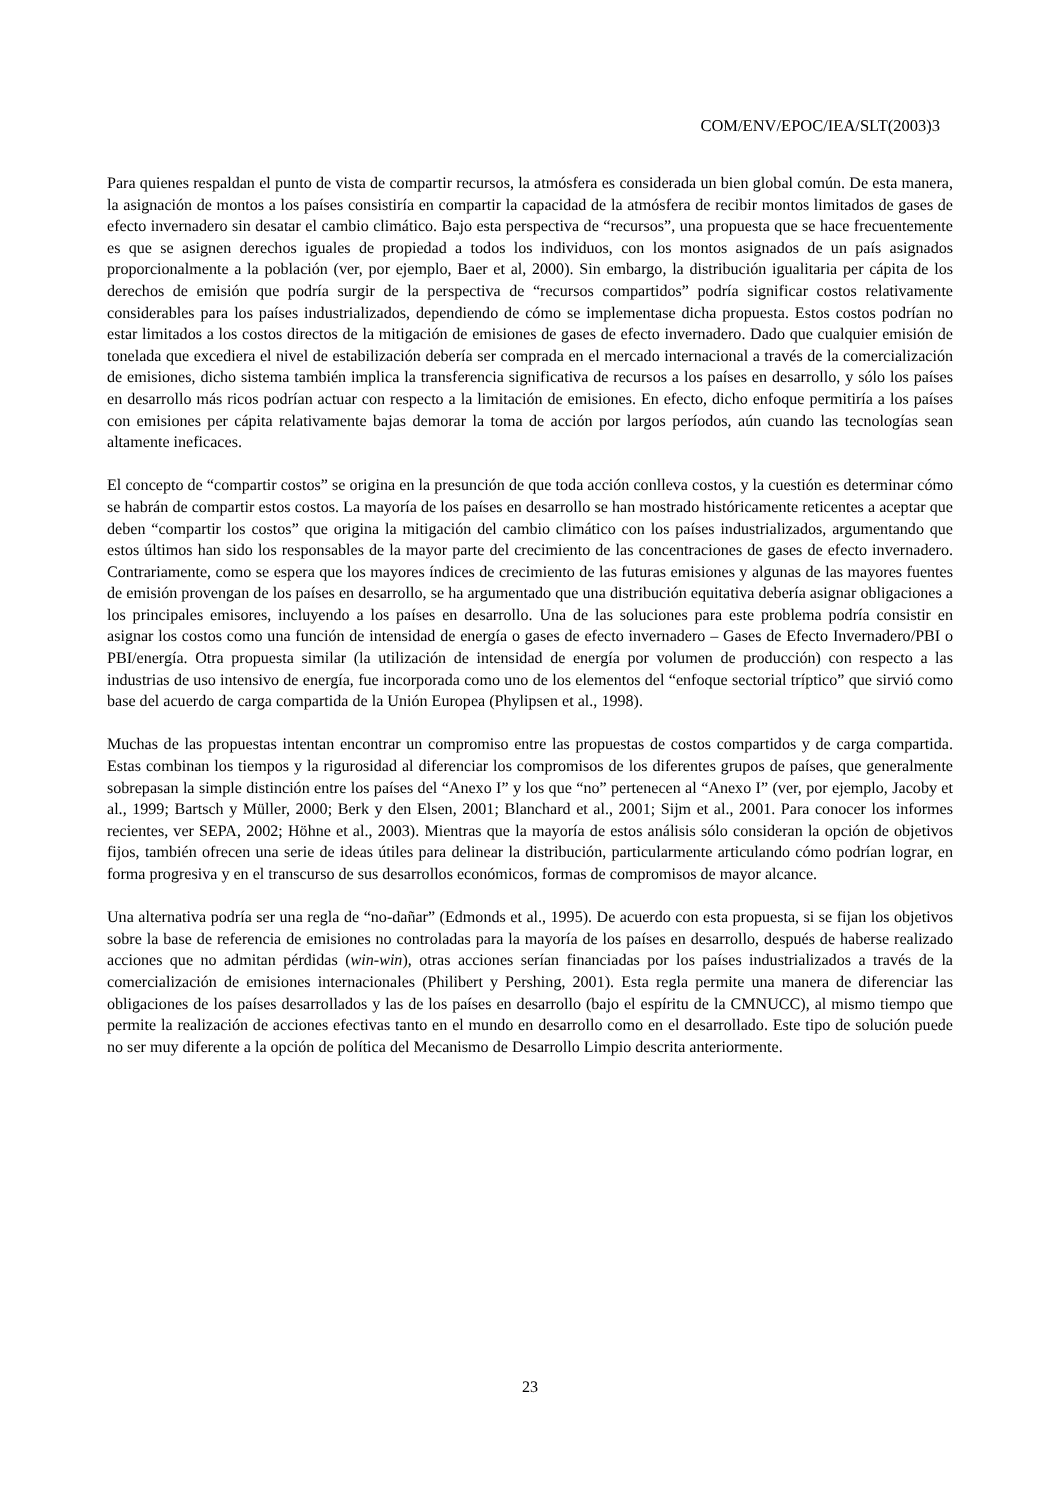COM/ENV/EPOC/IEA/SLT(2003)3
Para quienes respaldan el punto de vista de compartir recursos, la atmósfera es considerada un bien global común. De esta manera, la asignación de montos a los países consistiría en compartir la capacidad de la atmósfera de recibir montos limitados de gases de efecto invernadero sin desatar el cambio climático. Bajo esta perspectiva de “recursos”, una propuesta que se hace frecuentemente es que se asignen derechos iguales de propiedad a todos los individuos, con los montos asignados de un país asignados proporcionalmente a la población (ver, por ejemplo, Baer et al, 2000). Sin embargo, la distribución igualitaria per cápita de los derechos de emisión que podría surgir de la perspectiva de “recursos compartidos” podría significar costos relativamente considerables para los países industrializados, dependiendo de cómo se implementase dicha propuesta. Estos costos podrían no estar limitados a los costos directos de la mitigación de emisiones de gases de efecto invernadero. Dado que cualquier emisión de tonelada que excediera el nivel de estabilización debería ser comprada en el mercado internacional a través de la comercialización de emisiones, dicho sistema también implica la transferencia significativa de recursos a los países en desarrollo, y sólo los países en desarrollo más ricos podrían actuar con respecto a la limitación de emisiones. En efecto, dicho enfoque permitiría a los países con emisiones per cápita relativamente bajas demorar la toma de acción por largos períodos, aún cuando las tecnologías sean altamente ineficaces.
El concepto de “compartir costos” se origina en la presunción de que toda acción conlleva costos, y la cuestión es determinar cómo se habrán de compartir estos costos. La mayoría de los países en desarrollo se han mostrado históricamente reticentes a aceptar que deben “compartir los costos” que origina la mitigación del cambio climático con los países industrializados, argumentando que estos últimos han sido los responsables de la mayor parte del crecimiento de las concentraciones de gases de efecto invernadero. Contrariamente, como se espera que los mayores índices de crecimiento de las futuras emisiones y algunas de las mayores fuentes de emisión provengan de los países en desarrollo, se ha argumentado que una distribución equitativa debería asignar obligaciones a los principales emisores, incluyendo a los países en desarrollo. Una de las soluciones para este problema podría consistir en asignar los costos como una función de intensidad de energía o gases de efecto invernadero – Gases de Efecto Invernadero/PBI o PBI/energía. Otra propuesta similar (la utilización de intensidad de energía por volumen de producción) con respecto a las industrias de uso intensivo de energía, fue incorporada como uno de los elementos del “enfoque sectorial tríptico” que sirvió como base del acuerdo de carga compartida de la Unión Europea (Phylipsen et al., 1998).
Muchas de las propuestas intentan encontrar un compromiso entre las propuestas de costos compartidos y de carga compartida. Estas combinan los tiempos y la rigurosidad al diferenciar los compromisos de los diferentes grupos de países, que generalmente sobrepasan la simple distinción entre los países del “Anexo I” y los que “no” pertenecen al “Anexo I” (ver, por ejemplo, Jacoby et al., 1999; Bartsch y Müller, 2000; Berk y den Elsen, 2001; Blanchard et al., 2001; Sijm et al., 2001. Para conocer los informes recientes, ver SEPA, 2002; Höhne et al., 2003). Mientras que la mayoría de estos análisis sólo consideran la opción de objetivos fijos, también ofrecen una serie de ideas útiles para delinear la distribución, particularmente articulando cómo podrían lograr, en forma progresiva y en el transcurso de sus desarrollos económicos, formas de compromisos de mayor alcance.
Una alternativa podría ser una regla de “no-dañar” (Edmonds et al., 1995). De acuerdo con esta propuesta, si se fijan los objetivos sobre la base de referencia de emisiones no controladas para la mayoría de los países en desarrollo, después de haberse realizado acciones que no admitan pérdidas (win-win), otras acciones serían financiadas por los países industrializados a través de la comercialización de emisiones internacionales (Philibert y Pershing, 2001). Esta regla permite una manera de diferenciar las obligaciones de los países desarrollados y las de los países en desarrollo (bajo el espíritu de la CMNUCC), al mismo tiempo que permite la realización de acciones efectivas tanto en el mundo en desarrollo como en el desarrollado. Este tipo de solución puede no ser muy diferente a la opción de política del Mecanismo de Desarrollo Limpio descrita anteriormente.
23